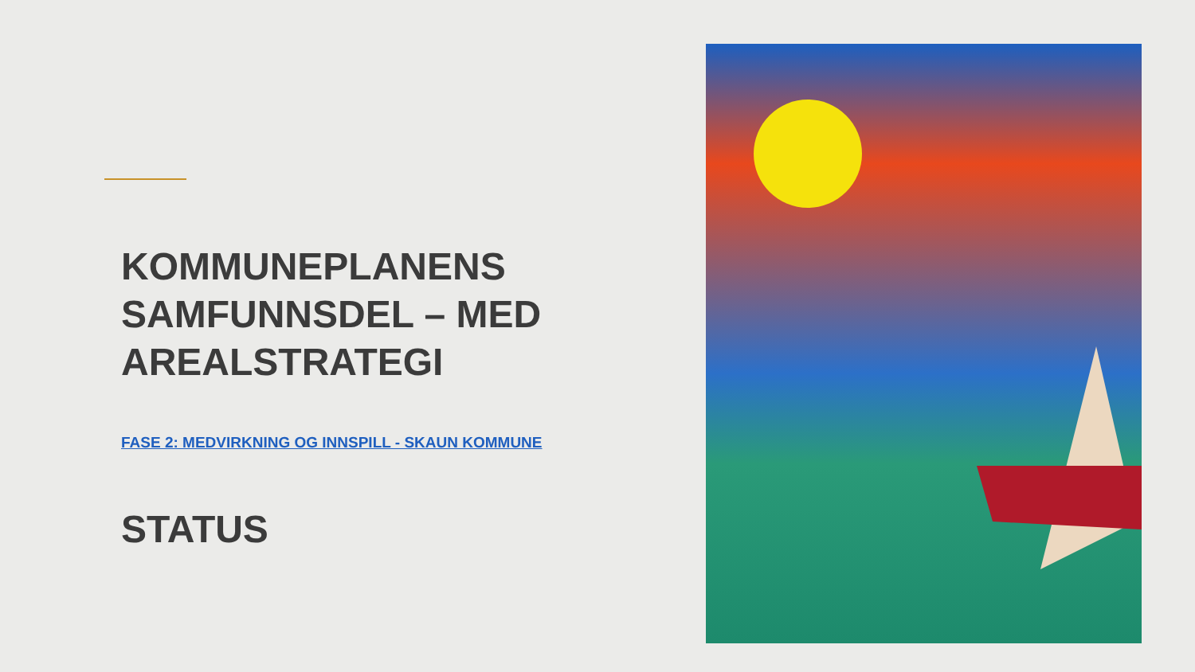KOMMUNEPLANENS SAMFUNNSDEL – MED AREALSTRATEGI
FASE 2: MEDVIRKNING OG INNSPILL - SKAUN KOMMUNE
STATUS